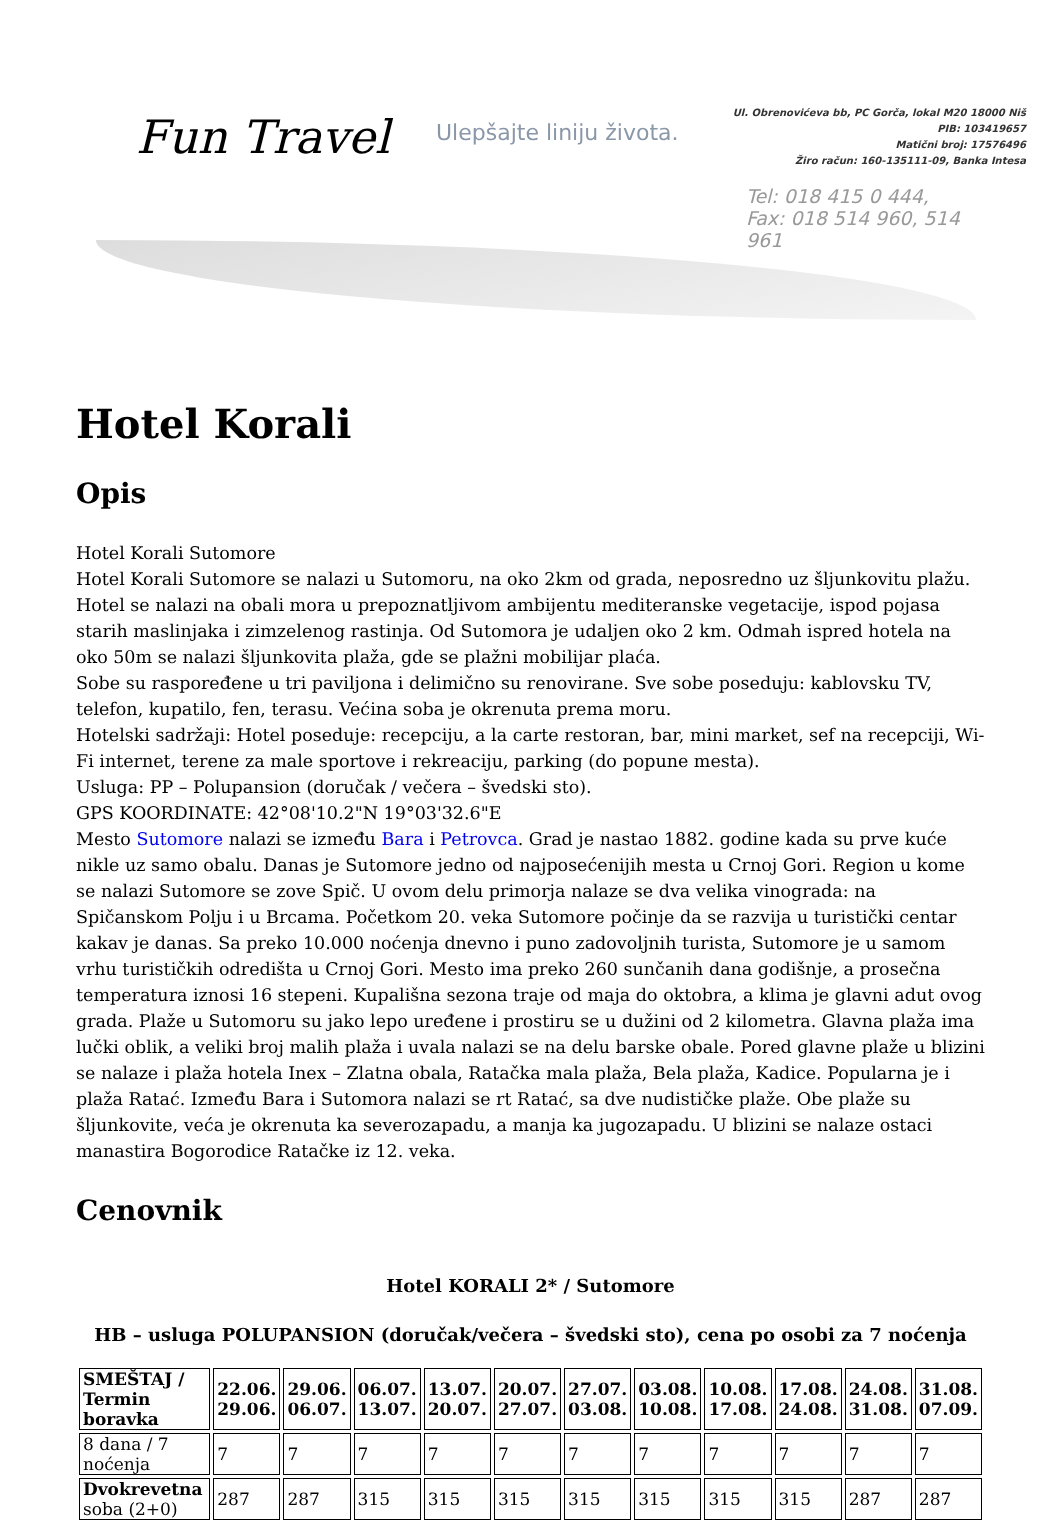Fun Travel Ulepšajte liniju života.
Ul. Obrenovićeva bb, PC Gorča, lokal M20 18000 Niš
PIB: 103419657
Matični broj: 17576496
Žiro račun: 160-135111-09, Banka Intesa
Tel: 018 415 0 444,
Fax: 018 514 960, 514 961
Hotel Korali
Opis
Hotel Korali Sutomore
Hotel Korali Sutomore se nalazi u Sutomoru, na oko 2km od grada, neposredno uz šljunkovitu plažu. Hotel se nalazi na obali mora u prepoznatljivom ambijentu mediteranske vegetacije, ispod pojasa starih maslinjaka i zimzelenog rastinja. Od Sutomora je udaljen oko 2 km. Odmah ispred hotela na oko 50m se nalazi šljunkovita plaža, gde se plažni mobilijar plaća.
Sobe su raspoređene u tri paviljona i delimično su renovirane. Sve sobe poseduju: kablovsku TV, telefon, kupatilo, fen, terasu. Većina soba je okrenuta prema moru.
Hotelski sadržaji: Hotel poseduje: recepciju, a la carte restoran, bar, mini market, sef na recepciji, Wi-Fi internet, terene za male sportove i rekreaciju, parking (do popune mesta).
Usluga: PP – Polupansion (doručak / večera – švedski sto).
GPS KOORDINATE: 42°08'10.2"N 19°03'32.6"E
Mesto Sutomore nalazi se između Bara i Petrovca. Grad je nastao 1882. godine kada su prve kuće nikle uz samo obalu. Danas je Sutomore jedno od najposećenijih mesta u Crnoj Gori. Region u kome se nalazi Sutomore se zove Spič. U ovom delu primorja nalaze se dva velika vinograda: na Spičanskom Polju i u Brcama. Početkom 20. veka Sutomore počinje da se razvija u turistički centar kakav je danas. Sa preko 10.000 noćenja dnevno i puno zadovoljnih turista, Sutomore je u samom vrhu turističkih odredišta u Crnoj Gori. Mesto ima preko 260 sunčanih dana godišnje, a prosečna temperatura iznosi 16 stepeni. Kupališna sezona traje od maja do oktobra, a klima je glavni adut ovog grada. Plaže u Sutomoru su jako lepo uređene i prostiru se u dužini od 2 kilometra. Glavna plaža ima lučki oblik, a veliki broj malih plaža i uvala nalazi se na delu barske obale. Pored glavne plaže u blizini se nalaze i plaža hotela Inex – Zlatna obala, Ratačka mala plaža, Bela plaža, Kadice. Popularna je i plaža Ratać. Između Bara i Sutomora nalazi se rt Ratać, sa dve nudističke plaže. Obe plaže su šljunkovite, veća je okrenuta ka severozapadu, a manja ka jugozapadu. U blizini se nalaze ostaci manastira Bogorodice Ratačke iz 12. veka.
Cenovnik
Hotel KORALI 2* / Sutomore
HB – usluga POLUPANSION (doručak/večera – švedski sto), cena po osobi za 7 noćenja
| SMEŠTAJ / Termin boravka | 22.06. 29.06. | 29.06. 06.07. | 06.07. 13.07. | 13.07. 20.07. | 20.07. 27.07. | 27.07. 03.08. | 03.08. 10.08. | 10.08. 17.08. | 17.08. 24.08. | 24.08. 31.08. | 31.08. 07.09. |
| --- | --- | --- | --- | --- | --- | --- | --- | --- | --- | --- | --- |
| 8 dana / 7 noćenja | 7 | 7 | 7 | 7 | 7 | 7 | 7 | 7 | 7 | 7 | 7 |
| Dvokrevetna soba (2+0) | 287 | 287 | 315 | 315 | 315 | 315 | 315 | 315 | 315 | 287 | 287 |